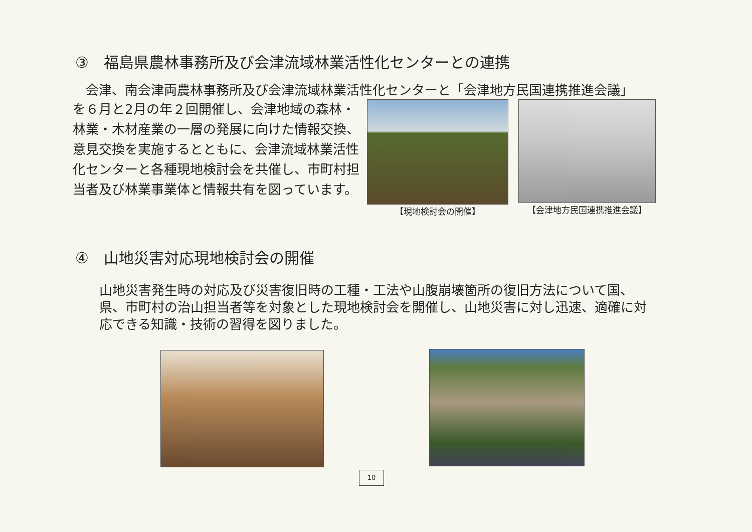③　福島県農林事務所及び会津流域林業活性化センターとの連携
　会津、南会津両農林事務所及び会津流域林業活性化センターと「会津地方民国連携推進会議」
を６月と2月の年２回開催し、会津地域の森林・林業・木材産業の一層の発展に向けた情報交換、意見交換を実施するとともに、会津流域林業活性化センターと各種現地検討会を共催し、市町村担当者及び林業事業体と情報共有を図っています。
【現地検討会の開催】 【会津地方民国連携推進会議】
④　山地災害対応現地検討会の開催
山地災害発生時の対応及び災害復旧時の工種・工法や山腹崩壊箇所の復旧方法について国、県、市町村の治山担当者等を対象とした現地検討会を開催し、山地災害に対し迅速、適確に対応できる知識・技術の習得を図りました。
10